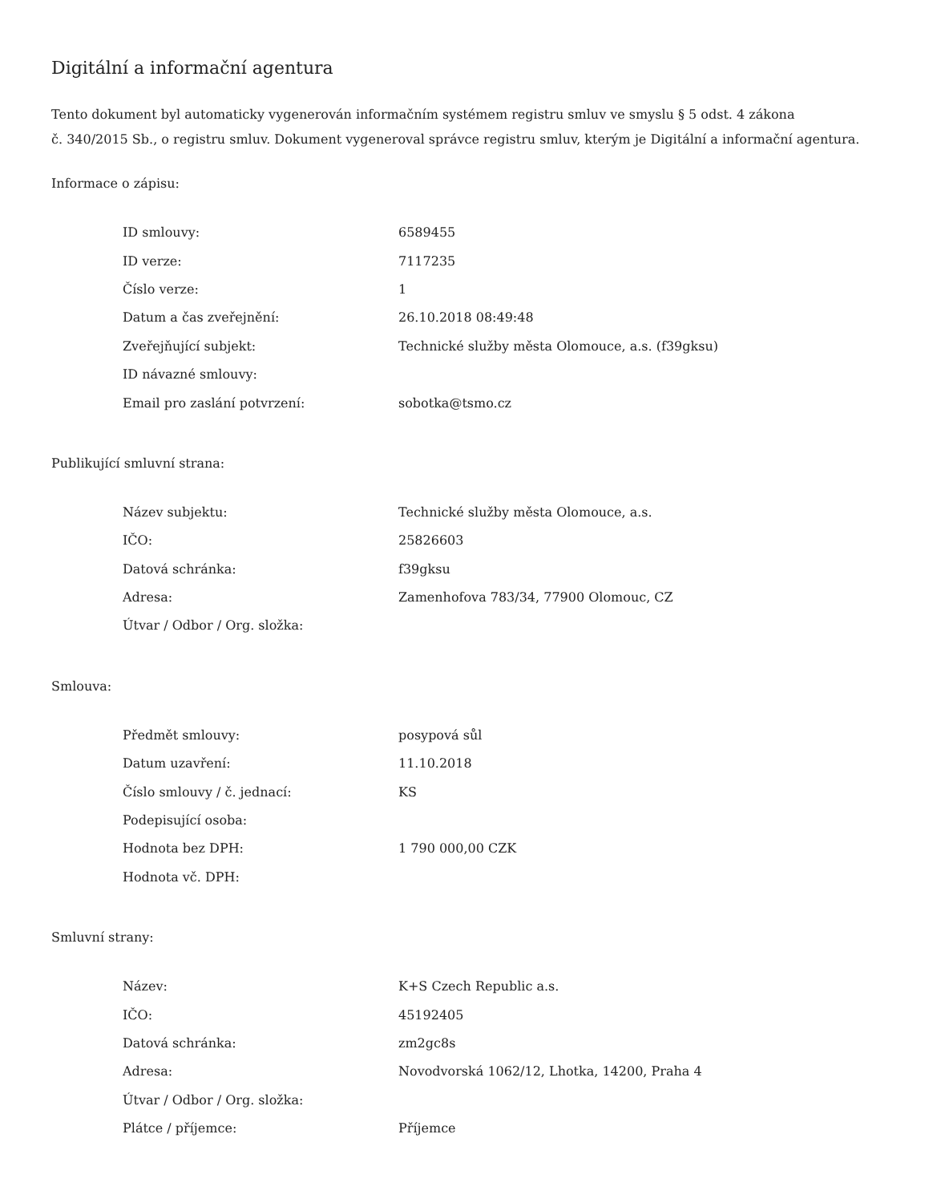Digitální a informační agentura
Tento dokument byl automaticky vygenerován informačním systémem registru smluv ve smyslu § 5 odst. 4 zákona
č. 340/2015 Sb., o registru smluv. Dokument vygeneroval správce registru smluv, kterým je Digitální a informační agentura.
Informace o zápisu:
| ID smlouvy: | 6589455 |
| ID verze: | 7117235 |
| Číslo verze: | 1 |
| Datum a čas zveřejnění: | 26.10.2018 08:49:48 |
| Zveřejňující subjekt: | Technické služby města Olomouce, a.s. (f39gksu) |
| ID návazné smlouvy: | |
| Email pro zaslání potvrzení: | sobotka@tsmo.cz |
Publikující smluvní strana:
| Název subjektu: | Technické služby města Olomouce, a.s. |
| IČO: | 25826603 |
| Datová schránka: | f39gksu |
| Adresa: | Zamenhofova 783/34, 77900 Olomouc, CZ |
| Útvar / Odbor / Org. složka: | |
Smlouva:
| Předmět smlouvy: | posypová sůl |
| Datum uzavření: | 11.10.2018 |
| Číslo smlouvy / č. jednací: | KS |
| Podepisující osoba: | |
| Hodnota bez DPH: | 1 790 000,00 CZK |
| Hodnota vč. DPH: | |
Smluvní strany:
| Název: | K+S Czech Republic a.s. |
| IČO: | 45192405 |
| Datová schránka: | zm2gc8s |
| Adresa: | Novodvorská 1062/12, Lhotka, 14200, Praha 4 |
| Útvar / Odbor / Org. složka: | |
| Plátce / příjemce: | Příjemce |